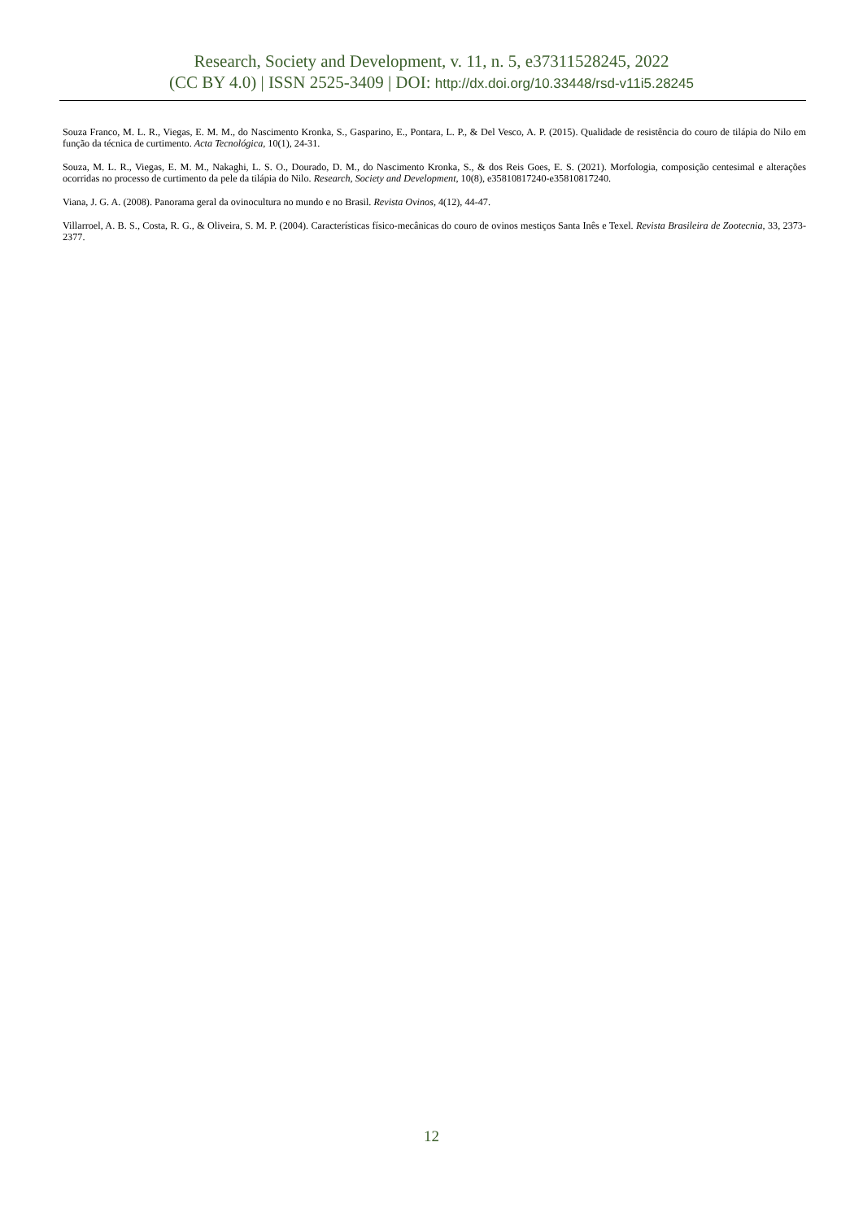Research, Society and Development, v. 11, n. 5, e37311528245, 2022
(CC BY 4.0) | ISSN 2525-3409 | DOI: http://dx.doi.org/10.33448/rsd-v11i5.28245
Souza Franco, M. L. R., Viegas, E. M. M., do Nascimento Kronka, S., Gasparino, E., Pontara, L. P., & Del Vesco, A. P. (2015). Qualidade de resistência do couro de tilápia do Nilo em função da técnica de curtimento. Acta Tecnológica, 10(1), 24-31.
Souza, M. L. R., Viegas, E. M. M., Nakaghi, L. S. O., Dourado, D. M., do Nascimento Kronka, S., & dos Reis Goes, E. S. (2021). Morfologia, composição centesimal e alterações ocorridas no processo de curtimento da pele da tilápia do Nilo. Research, Society and Development, 10(8), e35810817240-e35810817240.
Viana, J. G. A. (2008). Panorama geral da ovinocultura no mundo e no Brasil. Revista Ovinos, 4(12), 44-47.
Villarroel, A. B. S., Costa, R. G., & Oliveira, S. M. P. (2004). Características físico-mecânicas do couro de ovinos mestiços Santa Inês e Texel. Revista Brasileira de Zootecnia, 33, 2373-2377.
12